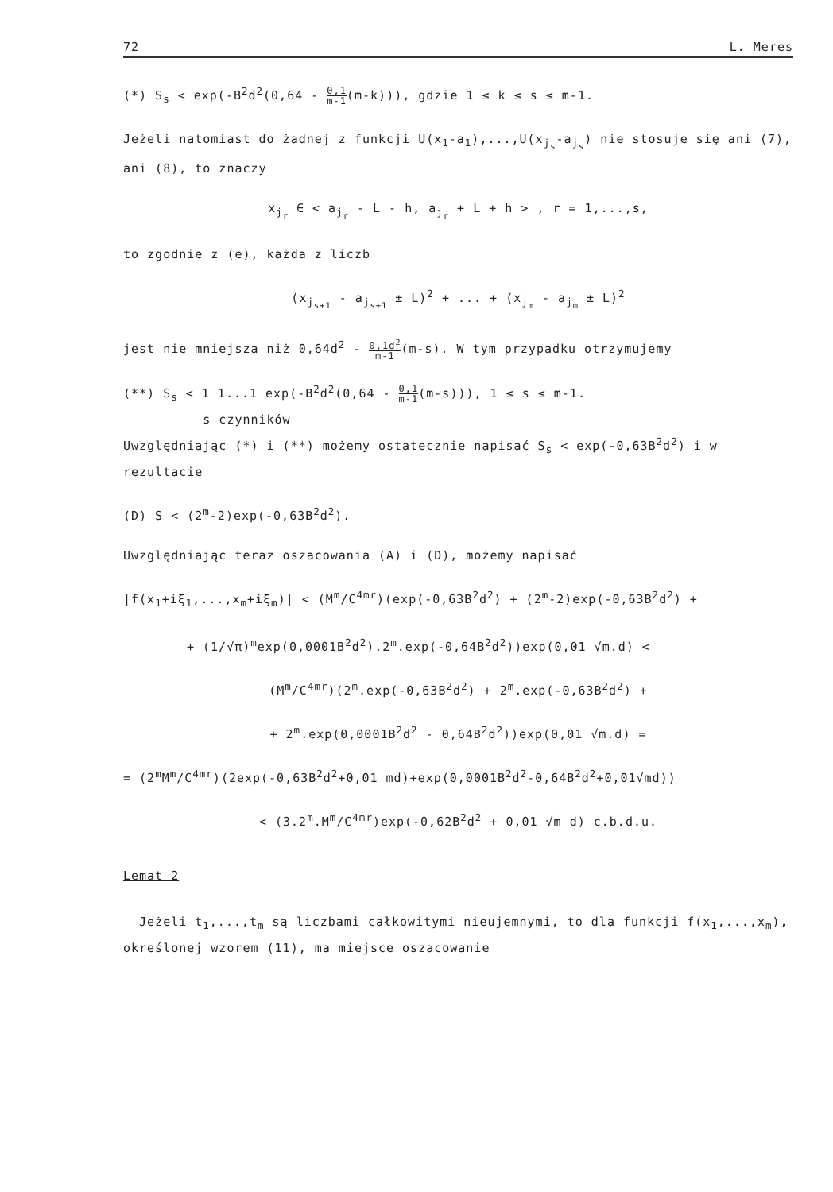72 L. Meres
(*) S<sub>s</sub> < exp(-B<sup>2</sup>d<sup>2</sup>(0,64 - 0,1 m-1(m-k))), gdzie 1 ≤ k ≤ s ≤ m-1.
Jeżeli natomiast do żadnej z funkcji U(x<sub>1</sub>-a<sub>1</sub>),...,U(x<sub>j<sub>s</sub></sub>-a<sub>j<sub>s</sub></sub>) nie stosuje się ani (7), ani (8), to znaczy
x<sub>j<sub>r</sub></sub> ∈ < a<sub>j<sub>r</sub></sub> - L - h, a<sub>j<sub>r</sub></sub> + L + h > , r = 1,...,s,
to zgodnie z (e), każda z liczb
(x<sub>j<sub>s+1</sub></sub> - a<sub>j<sub>s+1</sub></sub> ± L)<sup>2</sup> + ... + (x<sub>j<sub>m</sub></sub> - a<sub>j<sub>m</sub></sub> ± L)<sup>2</sup>
jest nie mniejsza niż 0,64d<sup>2</sup> - 0,1d<sup>2</sup> m-1(m-s). W tym przypadku otrzymujemy
(**) S<sub>s</sub> < 1 1...1 exp(-B<sup>2</sup>d<sup>2</sup>(0,64 - 0,1 m-1(m-s))), 1 ≤ s ≤ m-1.
s czynników
Uwzględniając (*) i (**) możemy ostatecznie napisać S<sub>s</sub> < exp(-0,63B<sup>2</sup>d<sup>2</sup>) i w rezultacie
(D) S < (2<sup>m</sup>-2)exp(-0,63B<sup>2</sup>d<sup>2</sup>).
Uwzględniając teraz oszacowania (A) i (D), możemy napisać
|f(x<sub>1</sub>+iξ<sub>1</sub>,...,x<sub>m</sub>+iξ<sub>m</sub>)| < (M<sup>m</sup>/C<sup>4mr</sup>)(exp(-0,63B<sup>2</sup>d<sup>2</sup>) + (2<sup>m</sup>-2)exp(-0,63B<sup>2</sup>d<sup>2</sup>) +
+ (1/√π)<sup>m</sup>exp(0,0001B<sup>2</sup>d<sup>2</sup>).2<sup>m</sup>.exp(-0,64B<sup>2</sup>d<sup>2</sup>))exp(0,01 √m.d) <
(M<sup>m</sup>/C<sup>4mr</sup>)(2<sup>m</sup>.exp(-0,63B<sup>2</sup>d<sup>2</sup>) + 2<sup>m</sup>.exp(-0,63B<sup>2</sup>d<sup>2</sup>) +
+ 2<sup>m</sup>.exp(0,0001B<sup>2</sup>d<sup>2</sup> - 0,64B<sup>2</sup>d<sup>2</sup>))exp(0,01 √m.d) =
= (2<sup>m</sup>M<sup>m</sup>/C<sup>4mr</sup>)(2exp(-0,63B<sup>2</sup>d<sup>2</sup>+0,01 md)+exp(0,0001B<sup>2</sup>d<sup>2</sup>-0,64B<sup>2</sup>d<sup>2</sup>+0,01√md))
< (3.2<sup>m</sup>.M<sup>m</sup>/C<sup>4mr</sup>)exp(-0,62B<sup>2</sup>d<sup>2</sup> + 0,01 √m d) c.b.d.u.
Lemat 2
Jeżeli t<sub>1</sub>,...,t<sub>m</sub> są liczbami całkowitymi nieujemnymi, to dla funkcji f(x<sub>1</sub>,...,x<sub>m</sub>), określonej wzorem (11), ma miejsce oszacowanie